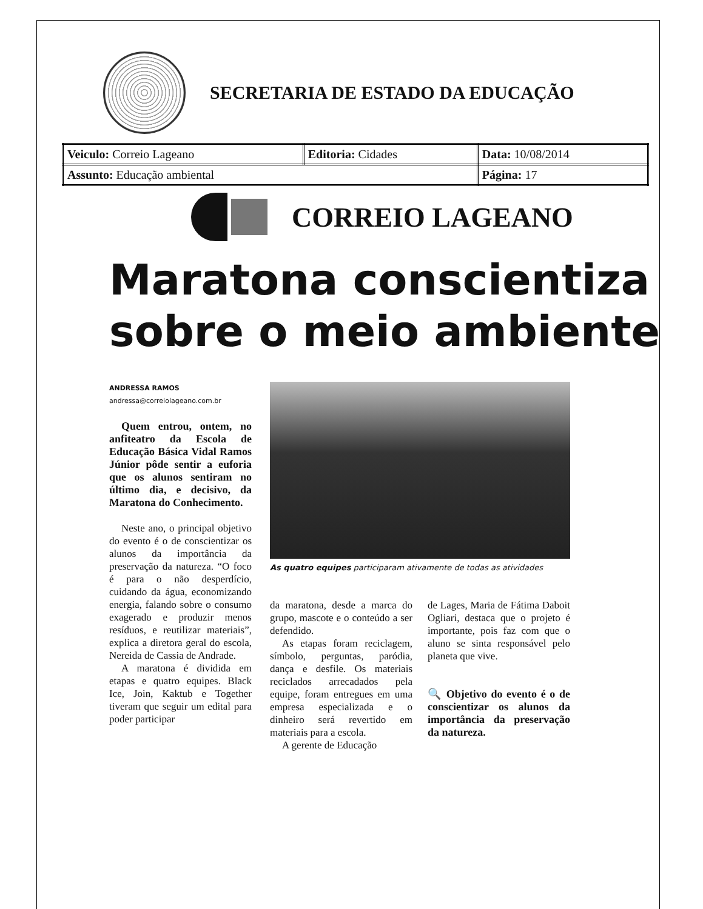SECRETARIA DE ESTADO DA EDUCAÇÃO
| Veiculo: Correio Lageano | Editoria: Cidades | Data: 10/08/2014 |
| Assunto: Educação ambiental | | Página: 17 |
CORREIO LAGEANO
Maratona conscientiza
sobre o meio ambiente
ANDRESSA RAMOS
andressa@correiolageano.com.br
Quem entrou, ontem, no anfiteatro da Escola de Educação Básica Vidal Ramos Júnior pôde sentir a euforia que os alunos sentiram no último dia, e decisivo, da Maratona do Conhecimento.
Neste ano, o principal objetivo do evento é o de conscientizar os alunos da importância da preservação da natureza. “O foco é para o não desperdício, cuidando da água, economizando energia, falando sobre o consumo exagerado e produzir menos resíduos, e reutilizar materiais”, explica a diretora geral do escola, Nereida de Cassia de Andrade.
A maratona é dividida em etapas e quatro equipes. Black Ice, Join, Kaktub e Together tiveram que seguir um edital para poder participar
As quatro equipes participaram ativamente de todas as atividades
da maratona, desde a marca do grupo, mascote e o conteúdo a ser defendido.
As etapas foram reciclagem, símbolo, perguntas, paródia, dança e desfile. Os materiais reciclados arrecadados pela equipe, foram entregues em uma empresa especializada e o dinheiro será revertido em materiais para a escola.
A gerente de Educação
de Lages, Maria de Fátima Daboit Ogliari, destaca que o projeto é importante, pois faz com que o aluno se sinta responsável pelo planeta que vive.
🔍 Objetivo do evento é o de conscientizar os alunos da importância da preservação da natureza.